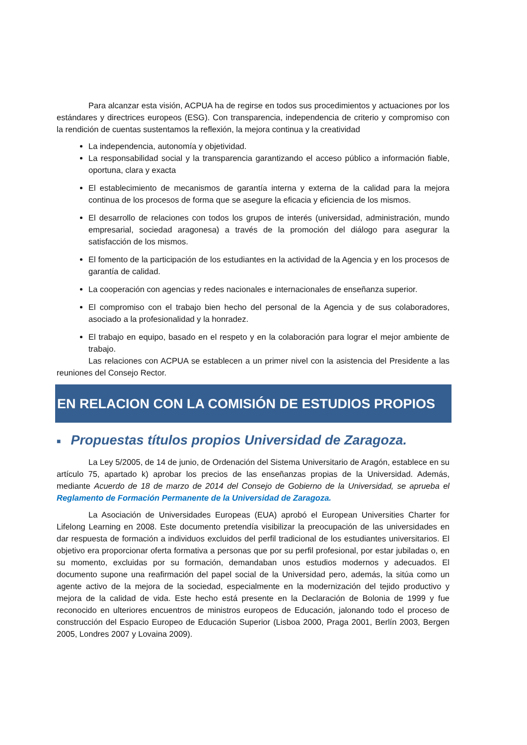Para alcanzar esta visión, ACPUA ha de regirse en todos sus procedimientos y actuaciones por los estándares y directrices europeos (ESG). Con transparencia, independencia de criterio y compromiso con la rendición de cuentas sustentamos la reflexión, la mejora continua y la creatividad
La independencia, autonomía y objetividad.
La responsabilidad social y la transparencia garantizando el acceso público a información fiable, oportuna, clara y exacta
El establecimiento de mecanismos de garantía interna y externa de la calidad para la mejora continua de los procesos de forma que se asegure la eficacia y eficiencia de los mismos.
El desarrollo de relaciones con todos los grupos de interés (universidad, administración, mundo empresarial, sociedad aragonesa) a través de la promoción del diálogo para asegurar la satisfacción de los mismos.
El fomento de la participación de los estudiantes en la actividad de la Agencia y en los procesos de garantía de calidad.
La cooperación con agencias y redes nacionales e internacionales de enseñanza superior.
El compromiso con el trabajo bien hecho del personal de la Agencia y de sus colaboradores, asociado a la profesionalidad y la honradez.
El trabajo en equipo, basado en el respeto y en la colaboración para lograr el mejor ambiente de trabajo.
Las relaciones con ACPUA se establecen a un primer nivel con la asistencia del Presidente a las reuniones del Consejo Rector.
EN RELACION CON LA COMISIÓN DE ESTUDIOS PROPIOS
■ Propuestas títulos propios Universidad de Zaragoza.
La Ley 5/2005, de 14 de junio, de Ordenación del Sistema Universitario de Aragón, establece en su artículo 75, apartado k) aprobar los precios de las enseñanzas propias de la Universidad. Además, mediante Acuerdo de 18 de marzo de 2014 del Consejo de Gobierno de la Universidad, se aprueba el Reglamento de Formación Permanente de la Universidad de Zaragoza.
La Asociación de Universidades Europeas (EUA) aprobó el European Universities Charter for Lifelong Learning en 2008. Este documento pretendía visibilizar la preocupación de las universidades en dar respuesta de formación a individuos excluidos del perfil tradicional de los estudiantes universitarios. El objetivo era proporcionar oferta formativa a personas que por su perfil profesional, por estar jubiladas o, en su momento, excluidas por su formación, demandaban unos estudios modernos y adecuados. El documento supone una reafirmación del papel social de la Universidad pero, además, la sitúa como un agente activo de la mejora de la sociedad, especialmente en la modernización del tejido productivo y mejora de la calidad de vida. Este hecho está presente en la Declaración de Bolonia de 1999 y fue reconocido en ulteriores encuentros de ministros europeos de Educación, jalonando todo el proceso de construcción del Espacio Europeo de Educación Superior (Lisboa 2000, Praga 2001, Berlín 2003, Bergen 2005, Londres 2007 y Lovaina 2009).